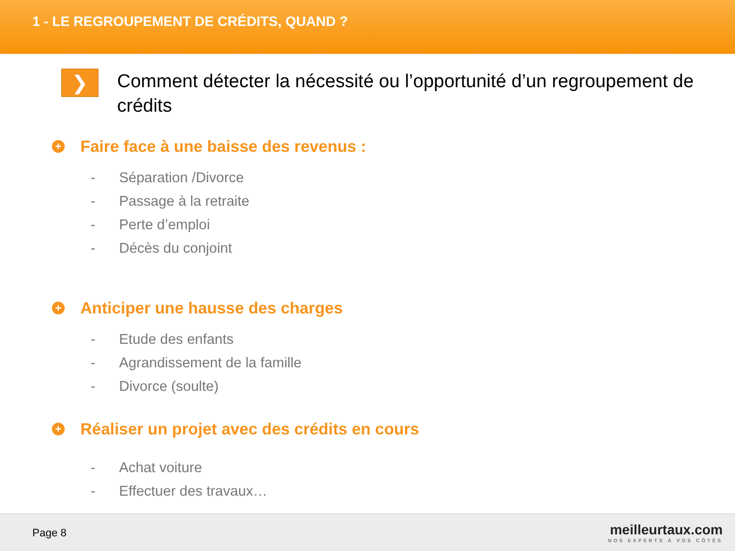1 - LE REGROUPEMENT DE CRÉDITS, QUAND ?
❯
Comment détecter la nécessité ou l’opportunité d’un regroupement de crédits
+ Faire face à une baisse des revenus :
- Séparation /Divorce
- Passage à la retraite
- Perte d’emploi
- Décès du conjoint
+ Anticiper une hausse des charges
- Etude des enfants
- Agrandissement de la famille
- Divorce (soulte)
+ Réaliser un projet avec des crédits en cours
- Achat voiture
- Effectuer des travaux…
Page 8
meilleurtaux.com
NOS EXPERTS À VOS CÔTÉS